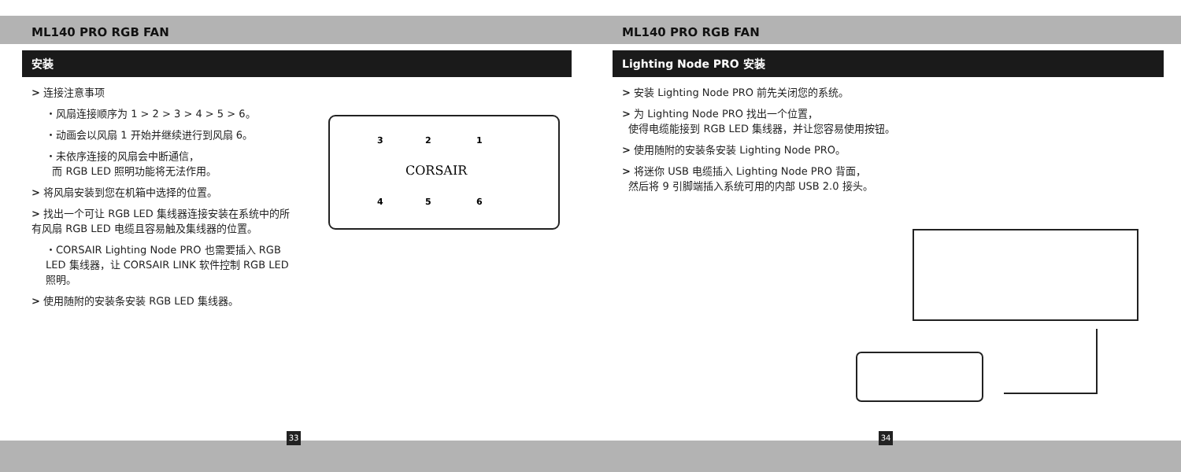ML140 PRO RGB FAN
安装
> 连接注意事项
・风扇连接顺序为 1 > 2 > 3 > 4 > 5 > 6。
・动画会以风扇 1 开始并继续进行到风扇 6。
・未依序连接的风扇会中断通信，
而 RGB LED 照明功能将无法作用。
> 将风扇安装到您在机箱中选择的位置。
> 找出一个可让 RGB LED 集线器连接安装在系统中的所有风扇 RGB LED 电缆且容易触及集线器的位置。
・CORSAIR Lighting Node PRO 也需要插入 RGB LED 集线器，让 CORSAIR LINK 软件控制 RGB LED 照明。
> 使用随附的安装条安装 RGB LED 集线器。
CORSAIR
3
2
1
4
5
6
33
ML140 PRO RGB FAN
Lighting Node PRO 安装
> 安装 Lighting Node PRO 前先关闭您的系统。
> 为 Lighting Node PRO 找出一个位置，
使得电缆能接到 RGB LED 集线器，并让您容易使用按钮。
> 使用随附的安装条安装 Lighting Node PRO。
> 将迷你 USB 电缆插入 Lighting Node PRO 背面，
然后将 9 引脚端插入系统可用的内部 USB 2.0 接头。
34